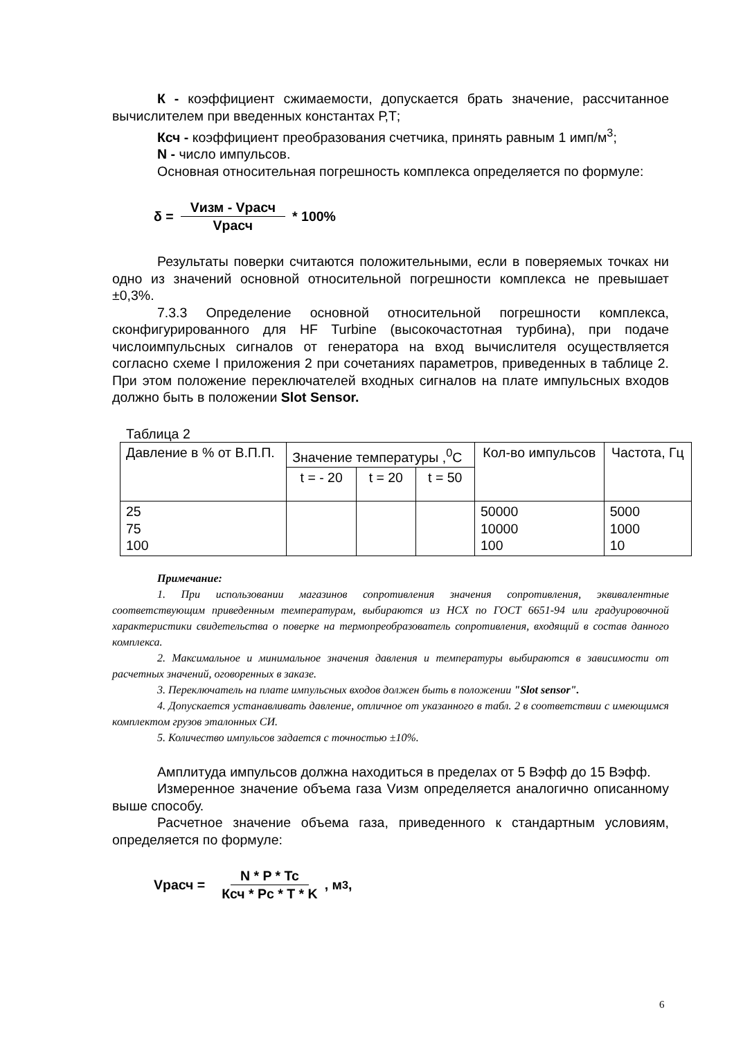К - коэффициент сжимаемости, допускается брать значение, рассчитанное вычислителем при введенных константах Р,Т;
Ксч - коэффициент преобразования счетчика, принять равным 1 имп/м<sup>3</sup>;
N - число импульсов.
Основная относительная погрешность комплекса определяется по формуле:
δ = Vизм - Vрасч Vрасч * 100%
Результаты поверки считаются положительными, если в поверяемых точках ни одно из значений основной относительной погрешности комплекса не превышает ±0,3%.
7.3.3 Определение основной относительной погрешности комплекса, сконфигурированного для HF Turbine (высокочастотная турбина), при подаче числоимпульсных сигналов от генератора на вход вычислителя осуществляется согласно схеме I приложения 2 при сочетаниях параметров, приведенных в таблице 2. При этом положение переключателей входных сигналов на плате импульсных входов должно быть в положении Slot Sensor.
Таблица 2
| Давление в % от В.П.П. | Значение температуры ,<sup>0</sup>С | | | Кол-во импульсов | Частота, Гц |
| | t = - 20 | t = 20 | t = 50 | | |
| 25 75 100 | | | | 50000 10000 100 | 5000 1000 10 |
Примечание:
1. При использовании магазинов сопротивления значения сопротивления, эквивалентные соответствующим приведенным температурам, выбираются из НСХ по ГОСТ 6651-94 или градуировочной характеристики свидетельства о поверке на термопреобразователь сопротивления, входящий в состав данного комплекса.
2. Максимальное и минимальное значения давления и температуры выбираются в зависимости от расчетных значений, оговоренных в заказе.
3. Переключатель на плате импульсных входов должен быть в положении "Slot sensor".
4. Допускается устанавливать давление, отличное от указанного в табл. 2 в соответствии с имеющимся комплектом грузов эталонных СИ.
5. Количество импульсов задается с точностью ±10%.
Амплитуда импульсов должна находиться в пределах от 5 Вэфф до 15 Вэфф.
Измеренное значение объема газа Vизм определяется аналогично описанному выше способу.
Расчетное значение объема газа, приведенного к стандартным условиям, определяется по формуле:
Vрасч = N * P * Tc Ксч * Pc * T * K , м<sup>3</sup>,
6